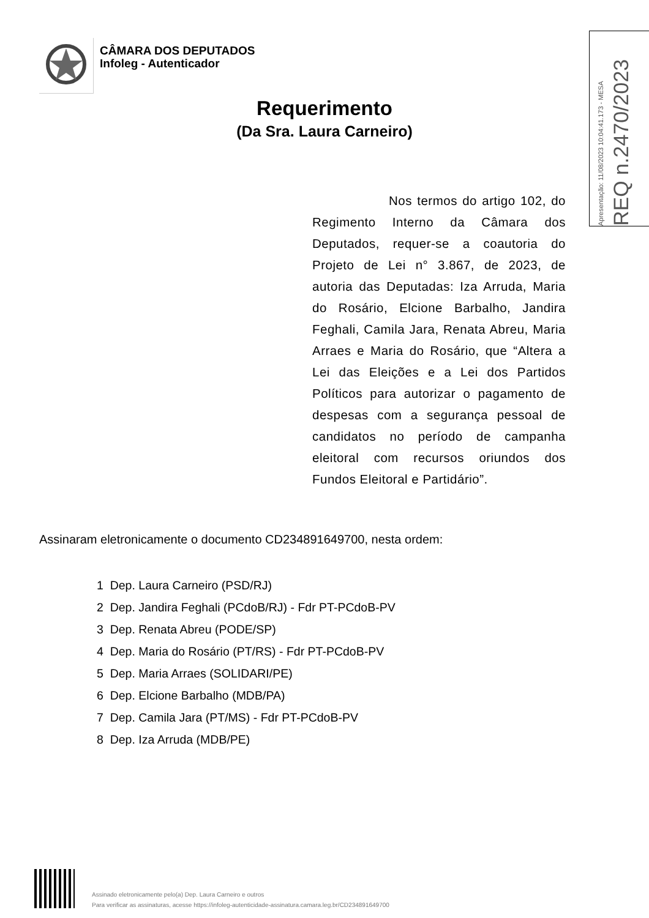CÂMARA DOS DEPUTADOS
Infoleg - Autenticador
Requerimento
(Da Sra. Laura Carneiro)
Apresentação: 11/08/2023 10:04:41.173 - MESA
REQ n.2470/2023
Nos termos do artigo 102, do Regimento Interno da Câmara dos Deputados, requer-se a coautoria do Projeto de Lei n° 3.867, de 2023, de autoria das Deputadas: Iza Arruda, Maria do Rosário, Elcione Barbalho, Jandira Feghali, Camila Jara, Renata Abreu, Maria Arraes e Maria do Rosário, que “Altera a Lei das Eleições e a Lei dos Partidos Políticos para autorizar o pagamento de despesas com a segurança pessoal de candidatos no período de campanha eleitoral com recursos oriundos dos Fundos Eleitoral e Partidário”.
Assinaram eletronicamente o documento CD234891649700, nesta ordem:
1 Dep. Laura Carneiro (PSD/RJ)
2 Dep. Jandira Feghali (PCdoB/RJ) - Fdr PT-PCdoB-PV
3 Dep. Renata Abreu (PODE/SP)
4 Dep. Maria do Rosário (PT/RS) - Fdr PT-PCdoB-PV
5 Dep. Maria Arraes (SOLIDARI/PE)
6 Dep. Elcione Barbalho (MDB/PA)
7 Dep. Camila Jara (PT/MS) - Fdr PT-PCdoB-PV
8 Dep. Iza Arruda (MDB/PE)
Assinado eletronicamente pelo(a) Dep. Laura Carneiro e outros
Para verificar as assinaturas, acesse https://infoleg-autenticidade-assinatura.camara.leg.br/CD234891649700